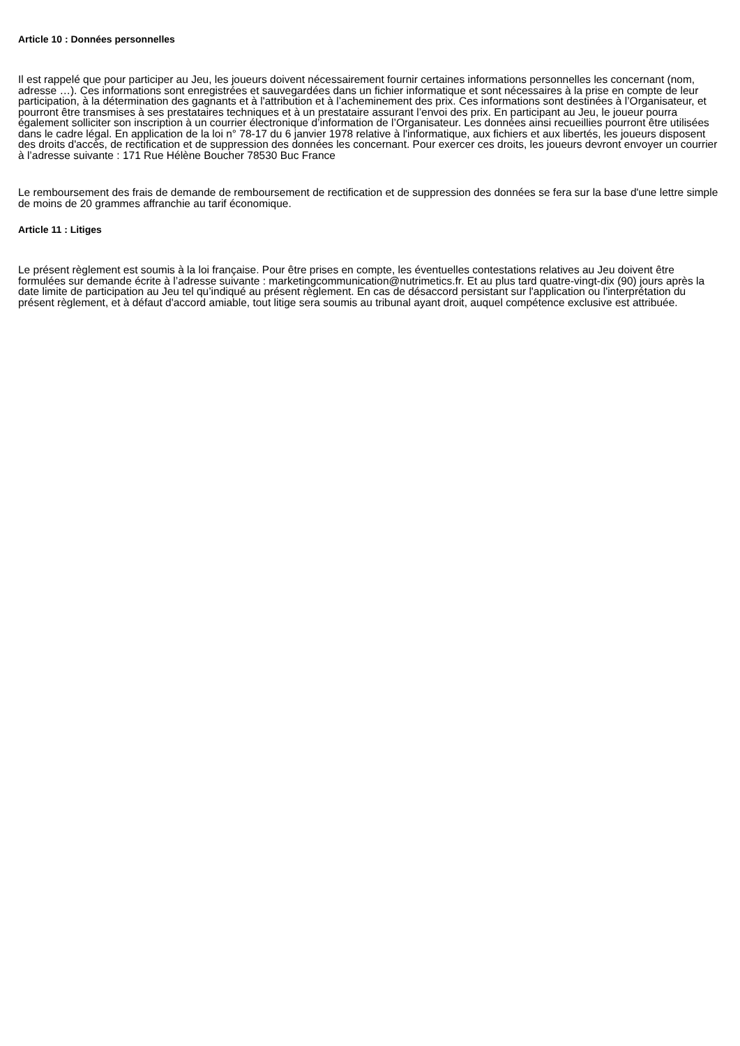Article 10 : Données personnelles
Il est rappelé que pour participer au Jeu, les joueurs doivent nécessairement fournir certaines informations personnelles les concernant (nom, adresse …). Ces informations sont enregistrées et sauvegardées dans un fichier informatique et sont nécessaires à la prise en compte de leur participation, à la détermination des gagnants et à l'attribution et à l’acheminement des prix. Ces informations sont destinées à l’Organisateur, et pourront être transmises à ses prestataires techniques et à un prestataire assurant l’envoi des prix. En participant au Jeu, le joueur pourra également solliciter son inscription à un courrier électronique d’information de l’Organisateur. Les données ainsi recueillies pourront être utilisées dans le cadre légal. En application de la loi n° 78-17 du 6 janvier 1978 relative à l'informatique, aux fichiers et aux libertés, les joueurs disposent des droits d'accès, de rectification et de suppression des données les concernant. Pour exercer ces droits, les joueurs devront envoyer un courrier à l’adresse suivante : 171 Rue Hélène Boucher 78530 Buc France
Le remboursement des frais de demande de remboursement de rectification et de suppression des données se fera sur la base d'une lettre simple de moins de 20 grammes affranchie au tarif économique.
Article 11 : Litiges
Le présent règlement est soumis à la loi française. Pour être prises en compte, les éventuelles contestations relatives au Jeu doivent être formulées sur demande écrite à l’adresse suivante : marketingcommunication@nutrimetics.fr. Et au plus tard quatre-vingt-dix (90) jours après la date limite de participation au Jeu tel qu’indiqué au présent règlement. En cas de désaccord persistant sur l'application ou l'interprétation du présent règlement, et à défaut d'accord amiable, tout litige sera soumis au tribunal ayant droit, auquel compétence exclusive est attribuée.